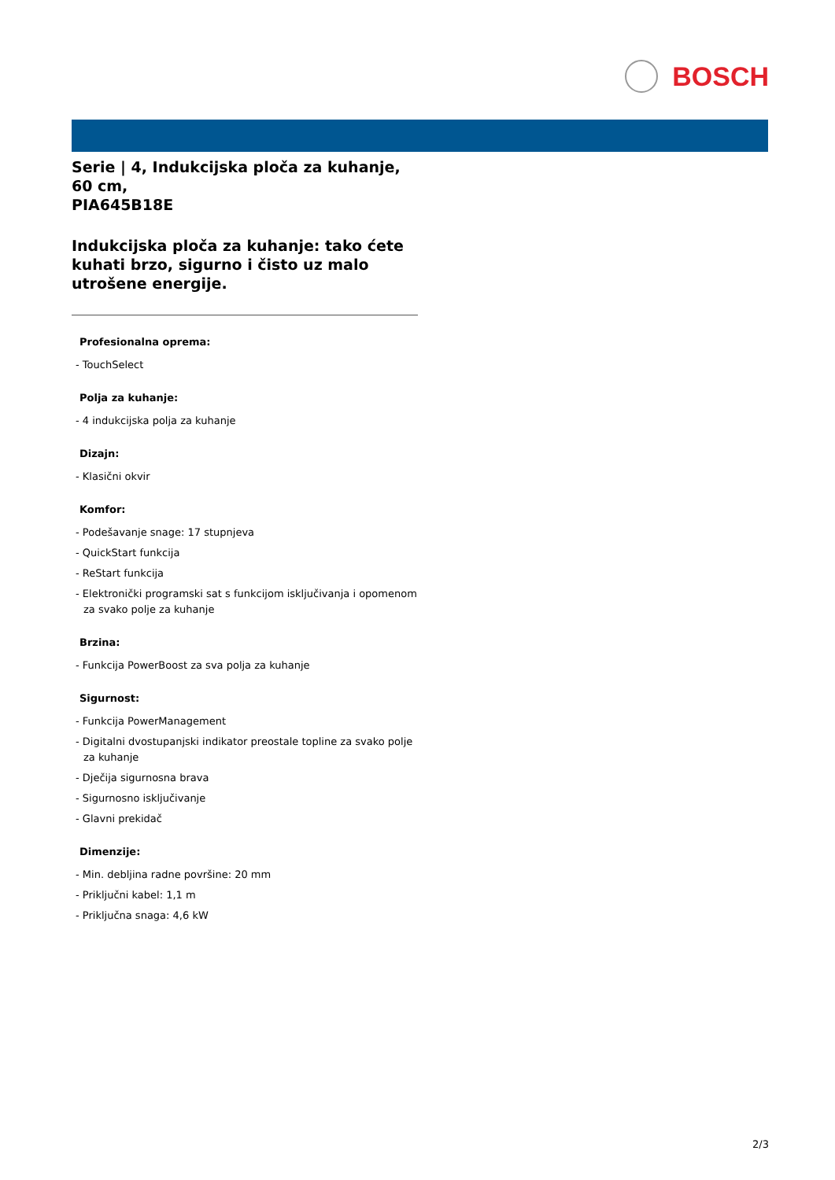BOSCH
Serie | 4, Indukcijska ploča za kuhanje, 60 cm,
PIA645B18E
Indukcijska ploča za kuhanje: tako ćete kuhati brzo, sigurno i čisto uz malo utrošene energije.
Profesionalna oprema:
- TouchSelect
Polja za kuhanje:
- 4 indukcijska polja za kuhanje
Dizajn:
- Klasični okvir
Komfor:
- Podešavanje snage: 17 stupnjeva
- QuickStart funkcija
- ReStart funkcija
- Elektronički programski sat s funkcijom isključivanja i opomenom za svako polje za kuhanje
Brzina:
- Funkcija PowerBoost za sva polja za kuhanje
Sigurnost:
- Funkcija PowerManagement
- Digitalni dvostupanjski indikator preostale topline za svako polje za kuhanje
- Dječija sigurnosna brava
- Sigurnosno isključivanje
- Glavni prekidač
Dimenzije:
- Min. debljina radne površine: 20 mm
- Priključni kabel: 1,1 m
- Priključna snaga: 4,6 kW
2/3